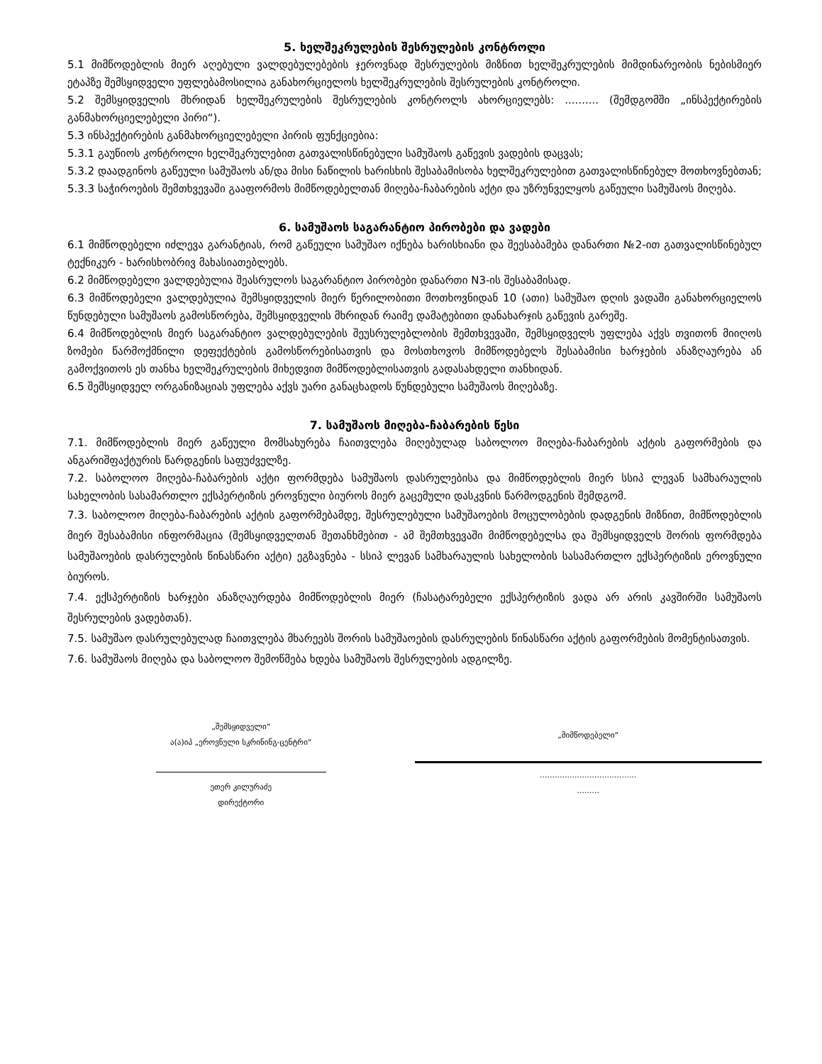5. ხელშეკრულების შესრულების კონტროლი
5.1 მიმწოდებლის მიერ აღებული ვალდებულებების ჯეროვნად შესრულების მიზნით ხელშეკრულების მიმდინარეობის ნებისმიერ ეტაპზე შემსყიდველი უფლებამოსილია განახორციელოს ხელშეკრულების შესრულების კონტროლი.
5.2 შემსყიდველის მხრიდან ხელშეკრულების შესრულების კონტროლს ახორციელებს: .......... (შემდგომში „ინსპექტირების განმახორციელებელი პირი“).
5.3 ინსპექტირების განმახორციელებელი პირის ფუნქციებია:
5.3.1 გაუწიოს კონტროლი ხელშეკრულებით გათვალისწინებული სამუშაოს გაწევის ვადების დაცვას;
5.3.2 დაადგინოს გაწეული სამუშაოს ან/და მისი ნაწილის ხარისხის შესაბამისობა ხელშეკრულებით გათვალისწინებულ მოთხოვნებთან;
5.3.3 საჭიროების შემთხვევაში გააფორმოს მიმწოდებელთან მიღება-ჩაბარების აქტი და უზრუნველყოს გაწეული სამუშაოს მიღება.
6. სამუშაოს საგარანტიო პირობები და ვადები
6.1 მიმწოდებელი იძლევა გარანტიას, რომ გაწეული სამუშაო იქნება ხარისხიანი და შეესაბამება დანართი №2-ით გათვალისწინებულ ტექნიკურ - ხარისხობრივ მახასიათებლებს.
6.2 მიმწოდებელი ვალდებულია შეასრულოს საგარანტიო პირობები დანართი N3-ის შესაბამისად.
6.3 მიმწოდებელი ვალდებულია შემსყიდველის მიერ წერილობითი მოთხოვნიდან 10 (ათი) სამუშაო დღის ვადაში განახორციელოს წუნდებული სამუშაოს გამოსწორება, შემსყიდველის მხრიდან რაიმე დამატებითი დანახარჯის გაწევის გარეშე.
6.4 მიმწოდებლის მიერ საგარანტიო ვალდებულების შეუსრულებლობის შემთხვევაში, შემსყიდველს უფლება აქვს თვითონ მიიღოს ზომები წარმოქმნილი დეფექტების გამოსწორებისათვის და მოსთხოვოს მიმწოდებელს შესაბამისი ხარჯების ანაზღაურება ან გამოქვითოს ეს თანხა ხელშეკრულების მიხედვით მიმწოდებლისათვის გადასახდელი თანხიდან.
6.5 შემსყიდველ ორგანიზაციას უფლება აქვს უარი განაცხადოს წუნდებული სამუშაოს მიღებაზე.
7. სამუშაოს მიღება-ჩაბარების წესი
7.1. მიმწოდებლის მიერ გაწეული მომსახურება ჩაითვლება მიღებულად საბოლოო მიღება-ჩაბარების აქტის გაფორმების და ანგარიშფაქტურის წარდგენის საფუძველზე.
7.2. საბოლოო მიღება-ჩაბარების აქტი ფორმდება სამუშაოს დასრულებისა და მიმწოდებლის მიერ სსიპ ლევან სამხარაულის სახელობის სასამართლო ექსპერტიზის ეროვნული ბიუროს მიერ გაცემული დასკვნის წარმოდგენის შემდგომ.
7.3. საბოლოო მიღება-ჩაბარების აქტის გაფორმებამდე, შესრულებული სამუშაოების მოცულობების დადგენის მიზნით, მიმწოდებლის მიერ შესაბამისი ინფორმაცია (შემსყიდველთან შეთანხმებით - ამ შემთხვევაში მიმწოდებელსა და შემსყიდველს შორის ფორმდება სამუშაოების დასრულების წინასწარი აქტი) ეგზავნება - სსიპ ლევან სამხარაულის სახელობის სასამართლო ექსპერტიზის ეროვნული ბიუროს.
7.4. ექსპერტიზის ხარჯები ანაზღაურდება მიმწოდებლის მიერ (ჩასატარებელი ექსპერტიზის ვადა არ არის კავშირში სამუშაოს შესრულების ვადებთან).
7.5. სამუშაო დასრულებულად ჩაითვლება მხარეებს შორის სამუშაოების დასრულების წინასწარი აქტის გაფორმების მომენტისათვის.
7.6. სამუშაოს მიღება და საბოლოო შემოწმება ხდება სამუშაოს შესრულების ადგილზე.
„შემსყიდველი“
ა(ა)იპ „ეროვნული სკრინინგ-ცენტრი“
ეთერ კილურაძე
დირექტორი
„მიმწოდებელი“
.......................................
.........